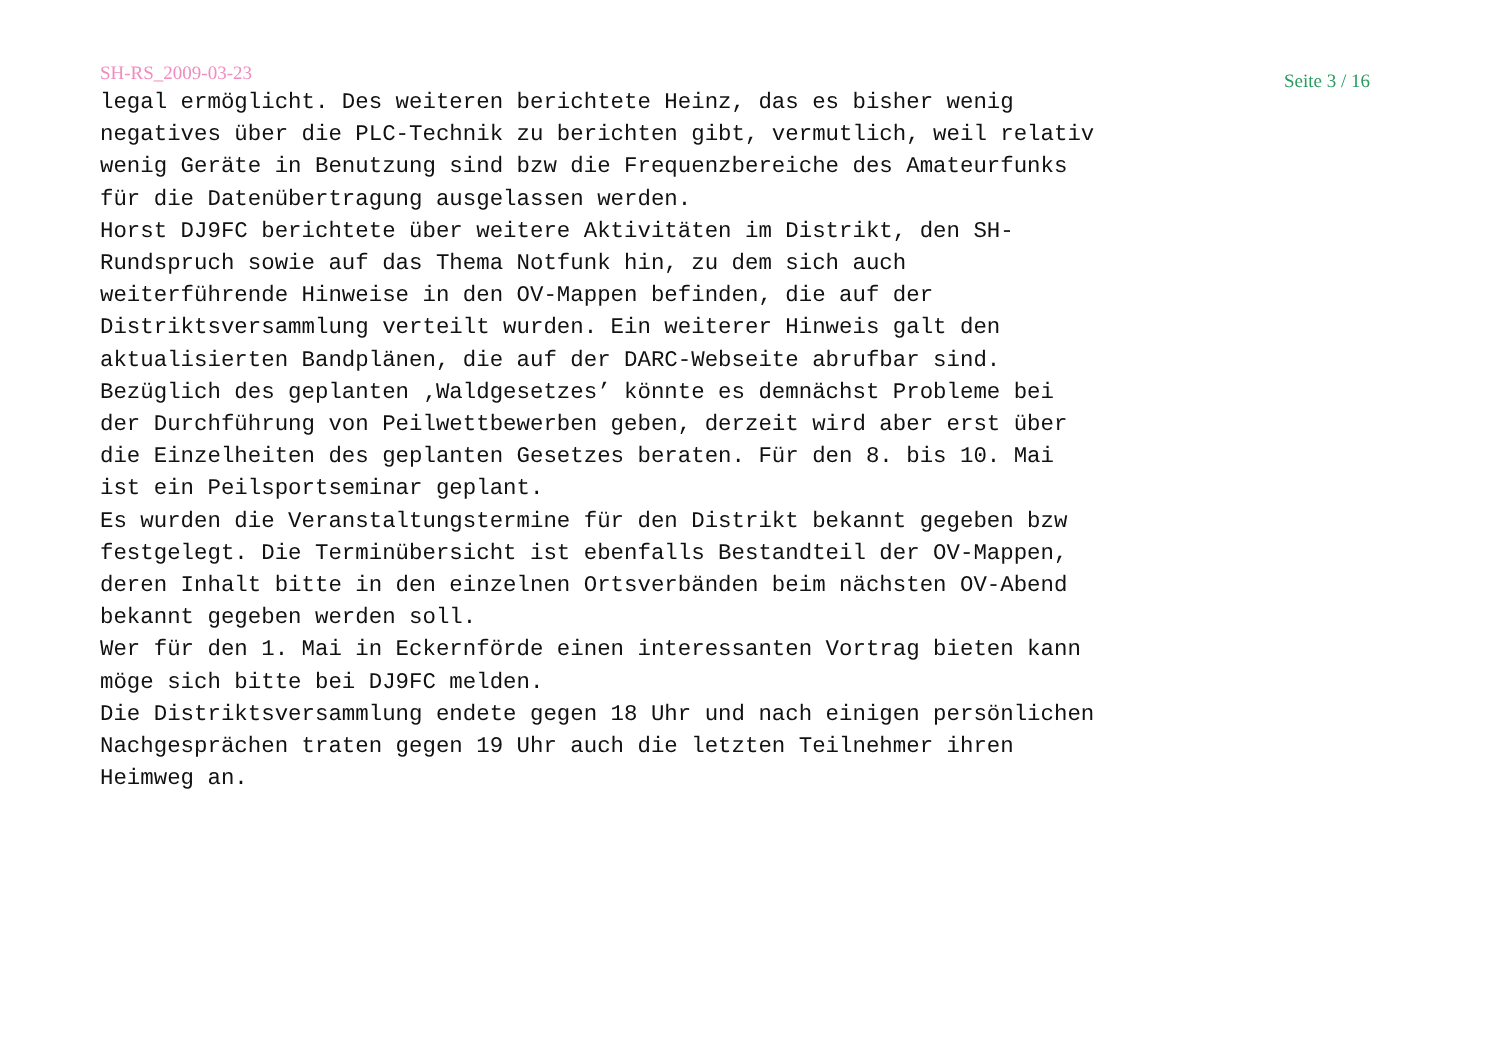SH-RS_2009-03-23 Seite 3 / 16
legal ermöglicht. Des weiteren berichtete Heinz, das es bisher wenig negatives über die PLC-Technik zu berichten gibt, vermutlich, weil relativ wenig Geräte in Benutzung sind bzw die Frequenzbereiche des Amateurfunks für die Datenübertragung ausgelassen werden. Horst DJ9FC berichtete über weitere Aktivitäten im Distrikt, den SH- Rundspruch sowie auf das Thema Notfunk hin, zu dem sich auch weiterführende Hinweise in den OV-Mappen befinden, die auf der Distriktsversammlung verteilt wurden. Ein weiterer Hinweis galt den aktualisierten Bandplänen, die auf der DARC-Webseite abrufbar sind. Bezüglich des geplanten ‚Waldgesetzes’ könnte es demnächst Probleme bei der Durchführung von Peilwettbewerben geben, derzeit wird aber erst über die Einzelheiten des geplanten Gesetzes beraten. Für den 8. bis 10. Mai ist ein Peilsportseminar geplant. Es wurden die Veranstaltungstermine für den Distrikt bekannt gegeben bzw festgelegt. Die Terminübersicht ist ebenfalls Bestandteil der OV-Mappen, deren Inhalt bitte in den einzelnen Ortsverbänden beim nächsten OV-Abend bekannt gegeben werden soll. Wer für den 1. Mai in Eckernförde einen interessanten Vortrag bieten kann möge sich bitte bei DJ9FC melden. Die Distriktsversammlung endete gegen 18 Uhr und nach einigen persönlichen Nachgesprächen traten gegen 19 Uhr auch die letzten Teilnehmer ihren Heimweg an.